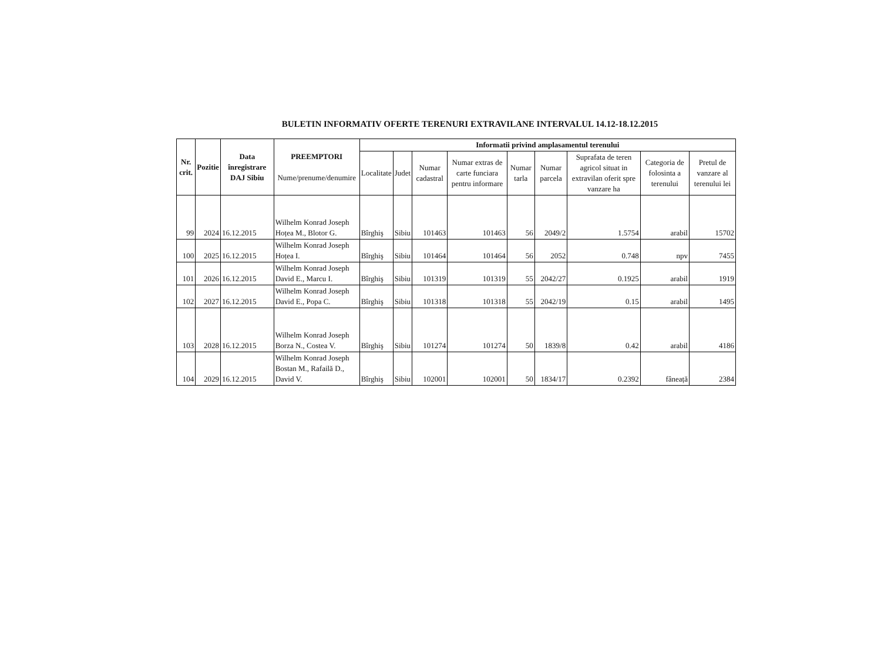BULETIN INFORMATIV OFERTE TERENURI EXTRAVILANE INTERVALUL 14.12-18.12.2015
| Nr. crit. | Pozitie | Data înregistrare DAJ Sibiu | PREEMPTORI Nume/prenume/denumire | Informatii privind amplasamentul terenului | | | | | | | | |
| --- | --- | --- | --- | --- | --- | --- | --- | --- | --- | --- | --- | --- |
| | | | | Localitate | Judet | Numar cadastral | Numar extras de carte funciara pentru informare | Numar tarla | Numar parcela | Suprafata de teren agricol situat in extravilan oferit spre vanzare ha | Categoria de folosinta a terenului | Pretul de vanzare al terenului lei |
| 99 | 2024 | 16.12.2015 | Wilhelm Konrad Joseph Hoțea M., Blotor G. | Bîrghiş | Sibiu | 101463 | 101463 | 56 | 2049/2 | 1.5754 | arabil | 15702 |
| 100 | 2025 | 16.12.2015 | Wilhelm Konrad Joseph Hoțea I. | Bîrghiş | Sibiu | 101464 | 101464 | 56 | 2052 | 0.748 | npv | 7455 |
| 101 | 2026 | 16.12.2015 | Wilhelm Konrad Joseph David E., Marcu I. | Bîrghiş | Sibiu | 101319 | 101319 | 55 | 2042/27 | 0.1925 | arabil | 1919 |
| 102 | 2027 | 16.12.2015 | Wilhelm Konrad Joseph David E., Popa C. | Bîrghiş | Sibiu | 101318 | 101318 | 55 | 2042/19 | 0.15 | arabil | 1495 |
| 103 | 2028 | 16.12.2015 | Wilhelm Konrad Joseph Borza N., Costea V. | Bîrghiş | Sibiu | 101274 | 101274 | 50 | 1839/8 | 0.42 | arabil | 4186 |
| 104 | 2029 | 16.12.2015 | Wilhelm Konrad Joseph Bostan M., Rafailă D., David V. | Bîrghiş | Sibiu | 102001 | 102001 | 50 | 1834/17 | 0.2392 | fâneață | 2384 |